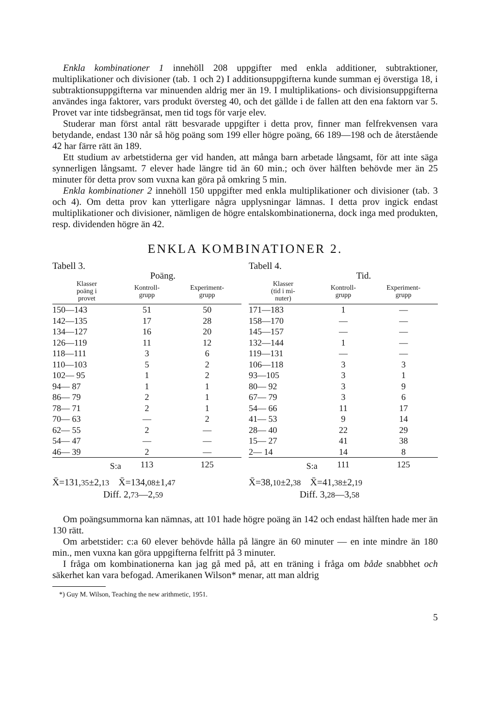Enkla kombinationer 1 innehöll 208 uppgifter med enkla additioner, subtraktioner, multiplikationer och divisioner (tab. 1 och 2) I additionsuppgifterna kunde summan ej överstiga 18, i subtraktionsuppgifterna var minuenden aldrig mer än 19. I multiplikations- och divisionsuppgifterna användes inga faktorer, vars produkt översteg 40, och det gällde i de fallen att den ena faktorn var 5. Provet var inte tidsbegränsat, men tid togs för varje elev.
Studerar man först antal rätt besvarade uppgifter i detta prov, finner man felfrekvensen vara betydande, endast 130 når så hög poäng som 199 eller högre poäng, 66 189—198 och de återstående 42 har färre rätt än 189.
Ett studium av arbetstiderna ger vid handen, att många barn arbetade långsamt, för att inte säga synnerligen långsamt. 7 elever hade längre tid än 60 min.; och över hälften behövde mer än 25 minuter för detta prov som vuxna kan göra på omkring 5 min.
Enkla kombinationer 2 innehöll 150 uppgifter med enkla multiplikationer och divisioner (tab. 3 och 4). Om detta prov kan ytterligare några upplysningar lämnas. I detta prov ingick endast multiplikationer och divisioner, nämligen de högre entalskombinationerna, dock inga med produkten, resp. dividenden högre än 42.
ENKLA KOMBINATIONER 2.
Tabell 3.
| | Poäng. | |
| --- | --- | --- |
| Klasser poäng i provet | Kontroll- grupp | Experiment- grupp |
| 150—143 | 51 | 50 |
| 142—135 | 17 | 28 |
| 134—127 | 16 | 20 |
| 126—119 | 11 | 12 |
| 118—111 | 3 | 6 |
| 110—103 | 5 | 2 |
| 102— 95 | 1 | 2 |
| 94— 87 | 1 | 1 |
| 86— 79 | 2 | 1 |
| 78— 71 | 2 | 1 |
| 70— 63 | — | 2 |
| 62— 55 | 2 | — |
| 54— 47 | — | — |
| 46— 39 | 2 | — |
| S:a | 113 | 125 |
X̄=131,35±2,13 X̄=134,08±1,47
Diff. 2,73—2,59
Tabell 4.
| | Tid. | |
| --- | --- | --- |
| Klasser (tid i mi- nuter) | Kontroll- grupp | Experiment- grupp |
| 171—183 | 1 | — |
| 158—170 | — | — |
| 145—157 | — | — |
| 132—144 | 1 | — |
| 119—131 | — | — |
| 106—118 | 3 | 3 |
| 93—105 | 3 | 1 |
| 80— 92 | 3 | 9 |
| 67— 79 | 3 | 6 |
| 54— 66 | 11 | 17 |
| 41— 53 | 9 | 14 |
| 28— 40 | 22 | 29 |
| 15— 27 | 41 | 38 |
| 2— 14 | 14 | 8 |
| S:a | 111 | 125 |
X̄=38,10±2,38 X̄=41,38±2,19
Diff. 3,28—3,58
Om poängsummorna kan nämnas, att 101 hade högre poäng än 142 och endast hälften hade mer än 130 rätt.
Om arbetstider: c:a 60 elever behövde hålla på längre än 60 minuter — en inte mindre än 180 min., men vuxna kan göra uppgifterna felfritt på 3 minuter.
I fråga om kombinationerna kan jag gå med på, att en träning i fråga om både snabbhet och säkerhet kan vara befogad. Amerikanen Wilson* menar, att man aldrig
*) Guy M. Wilson, Teaching the new arithmetic, 1951.
5